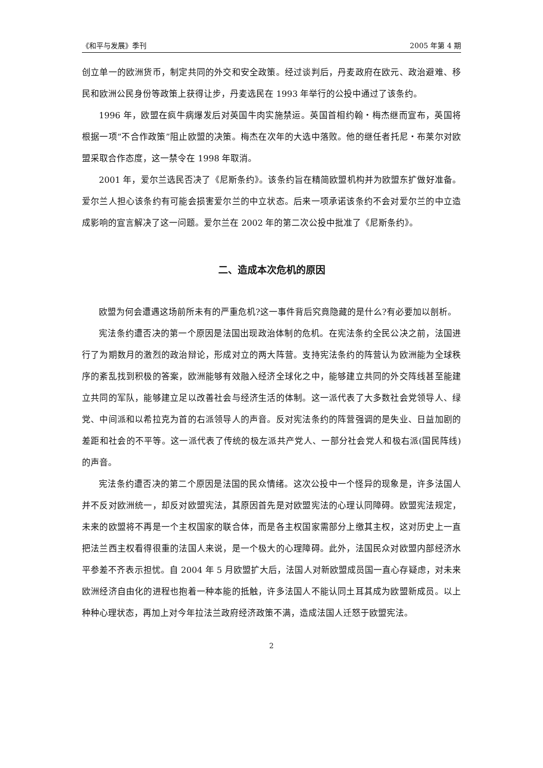《和平与发展》季刊 2005 年第 4 期
创立单一的欧洲货币，制定共同的外交和安全政策。经过谈判后，丹麦政府在欧元、政治避难、移民和欧洲公民身份等政策上获得让步，丹麦选民在 1993 年举行的公投中通过了该条约。
1996 年，欧盟在疯牛病爆发后对英国牛肉实施禁运。英国首相约翰・梅杰继而宣布，英国将根据一项“不合作政策”阻止欧盟的决策。梅杰在次年的大选中落败。他的继任者托尼・布莱尔对欧盟采取合作态度，这一禁令在 1998 年取消。
2001 年，爱尔兰选民否决了《尼斯条约》。该条约旨在精简欧盟机构并为欧盟东扩做好准备。爱尔兰人担心该条约有可能会损害爱尔兰的中立状态。后来一项承诺该条约不会对爱尔兰的中立造成影响的宣言解决了这一问题。爱尔兰在 2002 年的第二次公投中批准了《尼斯条约》。
二、造成本次危机的原因
欧盟为何会遭遇这场前所未有的严重危机?这一事件背后究竟隐藏的是什么?有必要加以剖析。
宪法条约遭否决的第一个原因是法国出现政治体制的危机。在宪法条约全民公决之前，法国进行了为期数月的激烈的政治辩论，形成对立的两大阵营。支持宪法条约的阵营认为欧洲能为全球秩序的紊乱找到积极的答案，欧洲能够有效融入经济全球化之中，能够建立共同的外交阵线甚至能建立共同的军队，能够建立足以改善社会与经济生活的体制。这一派代表了大多数社会党领导人、绿党、中间派和以希拉克为首的右派领导人的声音。反对宪法条约的阵营强调的是失业、日益加剧的差距和社会的不平等。这一派代表了传统的极左派共产党人、一部分社会党人和极右派(国民阵线)的声音。
宪法条约遭否决的第二个原因是法国的民众情绪。这次公投中一个怪异的现象是，许多法国人并不反对欧洲统一，却反对欧盟宪法，其原因首先是对欧盟宪法的心理认同障碍。欧盟宪法规定，未来的欧盟将不再是一个主权国家的联合体，而是各主权国家需部分上缴其主权，这对历史上一直把法兰西主权看得很重的法国人来说，是一个极大的心理障碍。此外，法国民众对欧盟内部经济水平参差不齐表示担忧。自 2004 年 5 月欧盟扩大后，法国人对新欧盟成员国一直心存疑虑，对未来欧洲经济自由化的进程也抱着一种本能的抵触，许多法国人不能认同土耳其成为欧盟新成员。以上种种心理状态，再加上对今年拉法兰政府经济政策不满，造成法国人迁怒于欧盟宪法。
2